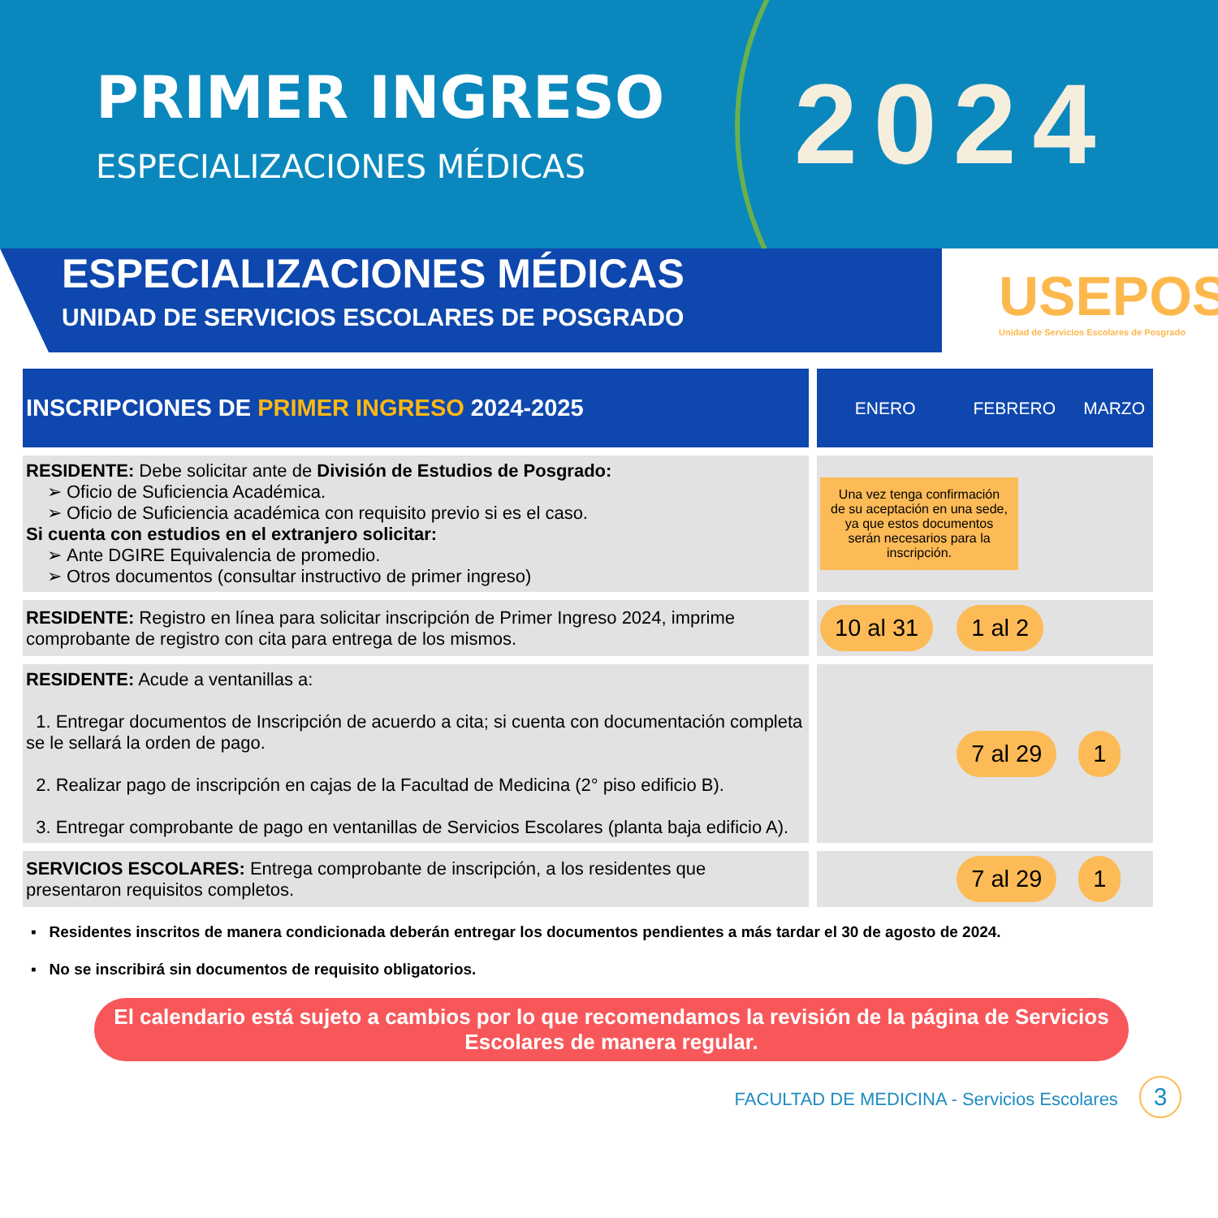PRIMER INGRESO
ESPECIALIZACIONES MÉDICAS
2024
ESPECIALIZACIONES MÉDICAS
UNIDAD DE SERVICIOS ESCOLARES DE POSGRADO
USEPOS
Unidad de Servicios Escolares de Posgrado
| INSCRIPCIONES DE PRIMER INGRESO 2024-2025 | | ENERO | FEBRERO | MARZO |
| RESIDENTE: Debe solicitar ante de División de Estudios de Posgrado: Oficio de Suficiencia Académica. Oficio de Suficiencia académica con requisito previo si es el caso. Si cuenta con estudios en el extranjero solicitar: Ante DGIRE Equivalencia de promedio. Otros documentos (consultar instructivo de primer ingreso) | | Una vez tenga confirmación de su aceptación en una sede, ya que estos documentos serán necesarios para la inscripción. | | |
| RESIDENTE: Registro en línea para solicitar inscripción de Primer Ingreso 2024, imprime comprobante de registro con cita para entrega de los mismos. | | 10 al 31 | 1 al 2 | |
| RESIDENTE: Acude a ventanillas a: 1. Entregar documentos de Inscripción de acuerdo a cita; si cuenta con documentación completa se le sellará la orden de pago. 2. Realizar pago de inscripción en cajas de la Facultad de Medicina (2° piso edificio B). 3. Entregar comprobante de pago en ventanillas de Servicios Escolares (planta baja edificio A). | | | 7 al 29 | 1 |
| SERVICIOS ESCOLARES: Entrega comprobante de inscripción, a los residentes que presentaron requisitos completos. | | | 7 al 29 | 1 |
▪ Residentes inscritos de manera condicionada deberán entregar los documentos pendientes a más tardar el 30 de agosto de 2024.
▪ No se inscribirá sin documentos de requisito obligatorios.
El calendario está sujeto a cambios por lo que recomendamos la revisión de la página de Servicios Escolares de manera regular.
FACULTAD DE MEDICINA - Servicios Escolares 3